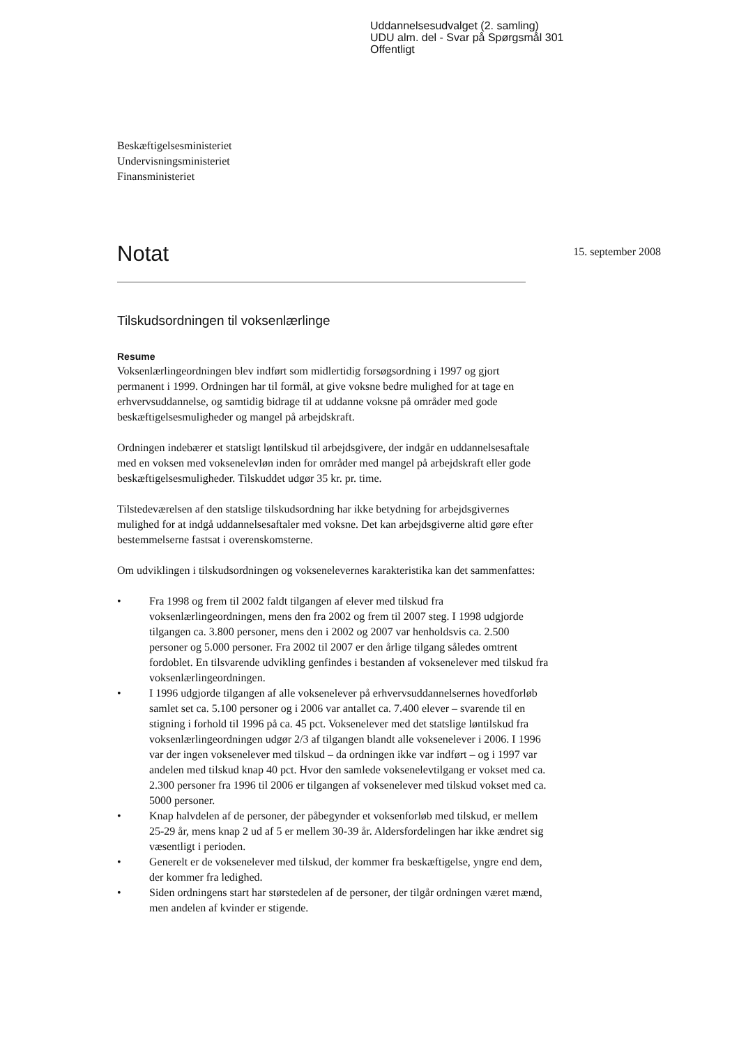Uddannelsesudvalget (2. samling)
UDU alm. del - Svar på Spørgsmål 301
Offentligt
Beskæftigelsesministeriet
Undervisningsministeriet
Finansministeriet
Notat
15. september 2008
Tilskudsordningen til voksenlærlinge
Resume
Voksenlærlingeordningen blev indført som midlertidig forsøgsordning i 1997 og gjort permanent i 1999. Ordningen har til formål, at give voksne bedre mulighed for at tage en erhvervsuddannelse, og samtidig bidrage til at uddanne voksne på områder med gode beskæftigelsesmuligheder og mangel på arbejdskraft.
Ordningen indebærer et statsligt løntilskud til arbejdsgivere, der indgår en uddannelsesaftale med en voksen med voksenelevløn inden for områder med mangel på arbejdskraft eller gode beskæftigelsesmuligheder. Tilskuddet udgør 35 kr. pr. time.
Tilstedeværelsen af den statslige tilskudsordning har ikke betydning for arbejdsgivernes mulighed for at indgå uddannelsesaftaler med voksne. Det kan arbejdsgiverne altid gøre efter bestemmelserne fastsat i overenskomsterne.
Om udviklingen i tilskudsordningen og voksenelevernes karakteristika kan det sammenfattes:
• Fra 1998 og frem til 2002 faldt tilgangen af elever med tilskud fra voksenlærlingeordningen, mens den fra 2002 og frem til 2007 steg. I 1998 udgjorde tilgangen ca. 3.800 personer, mens den i 2002 og 2007 var henholdsvis ca. 2.500 personer og 5.000 personer. Fra 2002 til 2007 er den årlige tilgang således omtrent fordoblet. En tilsvarende udvikling genfindes i bestanden af voksenelever med tilskud fra voksenlærlingeordningen.
• I 1996 udgjorde tilgangen af alle voksenelever på erhvervsuddannelsernes hovedforløb samlet set ca. 5.100 personer og i 2006 var antallet ca. 7.400 elever – svarende til en stigning i forhold til 1996 på ca. 45 pct. Voksenelever med det statslige løntilskud fra voksenlærlingeordningen udgør 2/3 af tilgangen blandt alle voksenelever i 2006. I 1996 var der ingen voksenelever med tilskud – da ordningen ikke var indført – og i 1997 var andelen med tilskud knap 40 pct. Hvor den samlede voksenelevtilgang er vokset med ca. 2.300 personer fra 1996 til 2006 er tilgangen af voksenelever med tilskud vokset med ca. 5000 personer.
• Knap halvdelen af de personer, der påbegynder et voksenforløb med tilskud, er mellem 25-29 år, mens knap 2 ud af 5 er mellem 30-39 år. Aldersfordelingen har ikke ændret sig væsentligt i perioden.
• Generelt er de voksenelever med tilskud, der kommer fra beskæftigelse, yngre end dem, der kommer fra ledighed.
• Siden ordningens start har størstedelen af de personer, der tilgår ordningen været mænd, men andelen af kvinder er stigende.